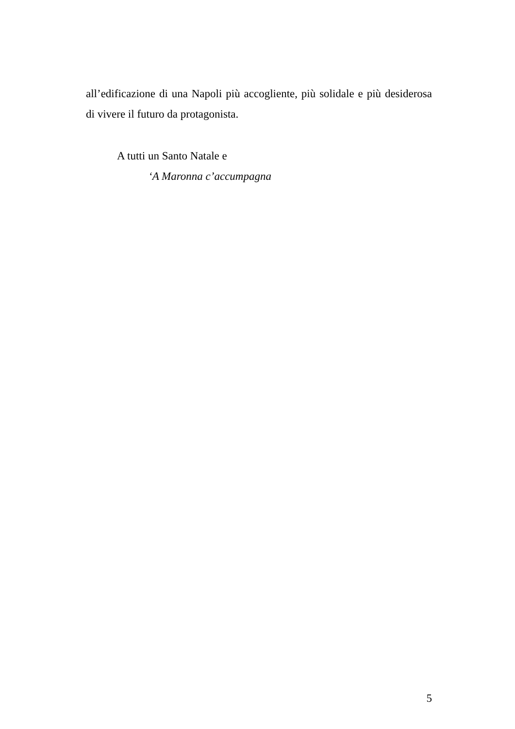all’edificazione di una Napoli più accogliente, più solidale e più desiderosa di vivere il futuro da protagonista.
A tutti un Santo Natale e
‘A Maronna c’accumpagna
5